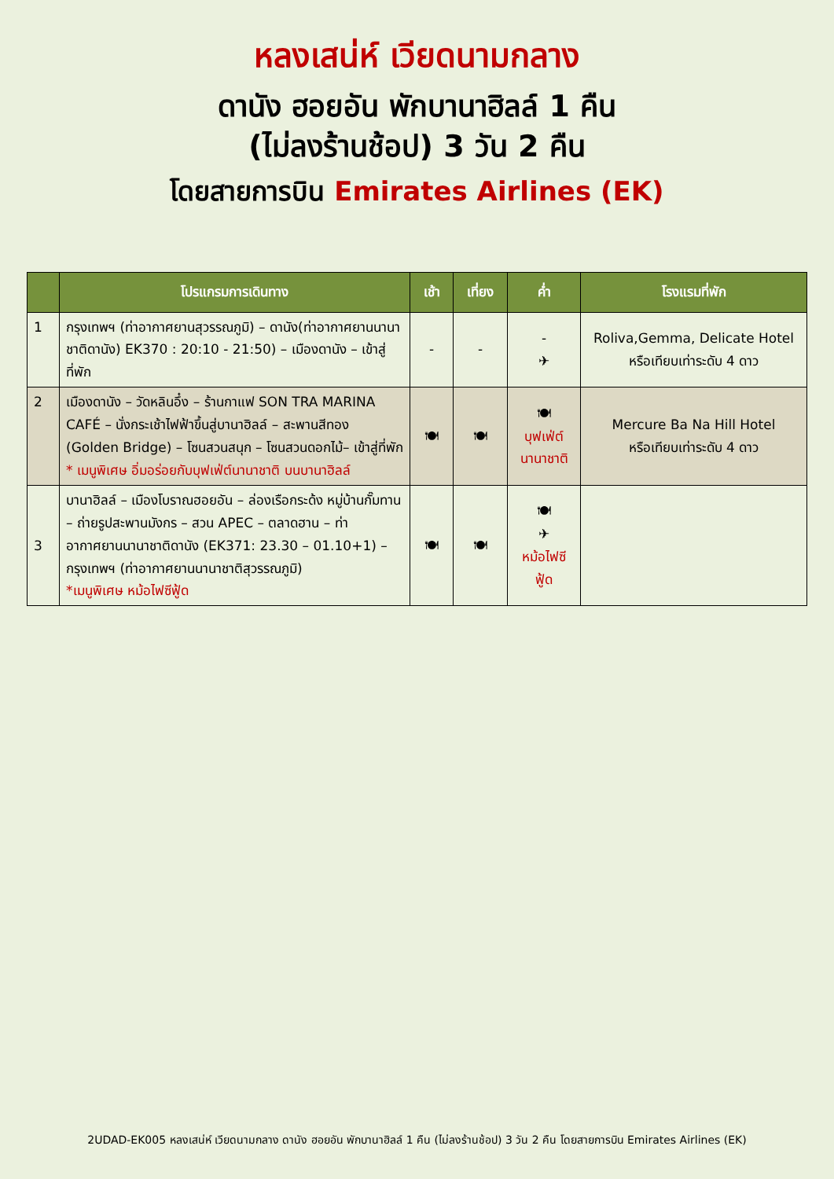หลงเสน่ห์ เวียดนามกลาง
ดานัง ฮอยอัน พักบานาฮิลล์ 1 คืน
(ไม่ลงร้านช้อป) 3 วัน 2 คืน
โดยสายการบิน Emirates Airlines (EK)
| | โปรแกรมการเดินทาง | เช้า | เที่ยง | ค่ำ | โรงแรมที่พัก |
| --- | --- | --- | --- | --- | --- |
| 1 | กรุงเทพฯ (ท่าอากาศยานสุวรรณภูมิ) – ดานัง(ท่าอากาศยานนานาชาติดานัง) EK370 : 20:10 - 21:50) – เมืองดานัง – เข้าสู่ที่พัก | - | - | - ✈ | Roliva,Gemma, Delicate Hotel หรือเทียบเท่าระดับ 4 ดาว |
| 2 | เมืองดานัง – วัดหลินอึ๋ง – ร้านกาแฟ SON TRA MARINA CAFÉ – นั่งกระเช้าไฟฟ้าขึ้นสู่บานาฮิลล์ – สะพานสีทอง (Golden Bridge) – โซนสวนสนุก – โซนสวนดอกไม้– เข้าสู่ที่พัก * เมนูพิเศษ อิ่มอร่อยกับบุฟเฟ่ต์นานาชาติ บนบานาฮิลล์ | 🍽 | 🍽 | 🍽 บุฟเฟ่ต์ นานาชาติ | Mercure Ba Na Hill Hotel หรือเทียบเท่าระดับ 4 ดาว |
| 3 | บานาฮิลล์ – เมืองโบราณฮอยอัน – ล่องเรือกระด้ง หมู่บ้านกั๊มทาน – ถ่ายรูปสะพานมังกร – สวน APEC – ตลาดฮาน – ท่าอากาศยานนานาชาติดานัง (EK371: 23.30 – 01.10+1) – กรุงเทพฯ (ท่าอากาศยานนานาชาติสุวรรณภูมิ) *เมนูพิเศษ หม้อไฟซีฟู้ด | 🍽 | 🍽 | 🍽 ✈ หม้อไฟซีฟู้ด | |
2UDAD-EK005 หลงเสน่ห์ เวียดนามกลาง ดานัง ฮอยอัน พักบานาฮิลล์ 1 คืน (ไม่ลงร้านช้อป) 3 วัน 2 คืน โดยสายการบิน Emirates Airlines (EK)